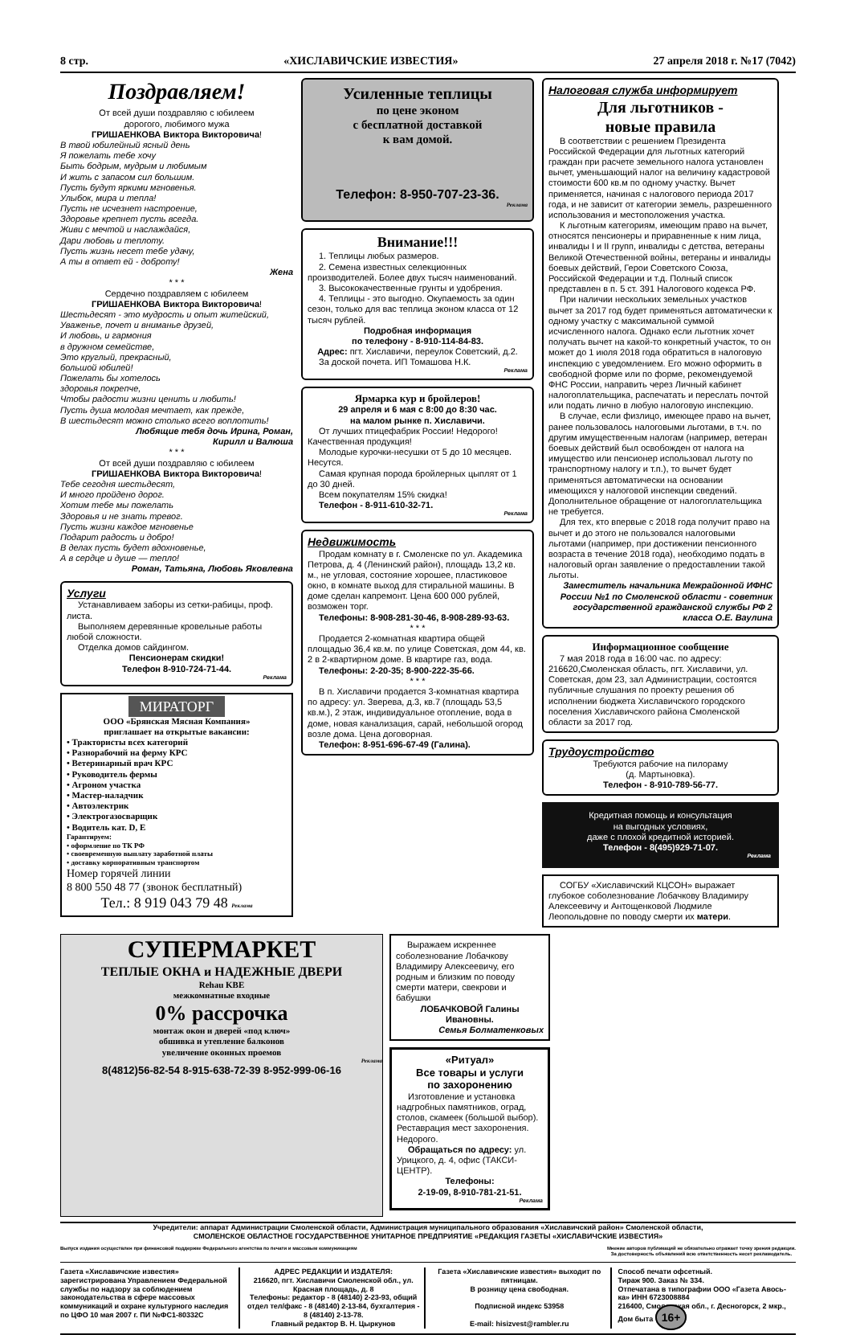8 стр. «ХИСЛАВИЧСКИЕ ИЗВЕСТИЯ» 27 апреля 2018 г. №17 (7042)
Поздравляем!
От всей души поздравляю с юбилеем
дорогого, любимого мужа
ГРИШАЕНКОВА Виктора Викторовича!
В твой юбилейный ясный день
Я пожелать тебе хочу
Быть бодрым, мудрым и любимым
И жить с запасом сил большим.
Пусть будут яркими мгновенья.
Улыбок, мира и тепла!
Пусть не исчезнет настроение,
Здоровье крепнет пусть всегда.
Живи с мечтой и наслаждайся,
Дари любовь и теплоту.
Пусть жизнь несет тебе удачу,
А ты в ответ ей - доброту!
Жена
* * *
Сердечно поздравляем с юбилеем
ГРИШАЕНКОВА Виктора Викторовича!
Шестьдесят - это мудрость и опыт житейский,
Уваженье, почет и вниманье друзей,
И любовь, и гармония
в дружном семействе,
Это круглый, прекрасный,
большой юбилей!
Пожелать бы хотелось
здоровья покрепче,
Чтобы радости жизни ценить и любить!
Пусть душа молодая мечтает, как прежде,
В шестьдесят можно столько всего воплотить!
Любящие тебя дочь Ирина, Роман,
Кирилл и Валюша
* * *
От всей души поздравляю с юбилеем
ГРИШАЕНКОВА Виктора Викторовича!
Тебе сегодня шестьдесят,
И много пройдено дорог.
Хотим тебе мы пожелать
Здоровья и не знать тревог.
Пусть жизни каждое мгновенье
Подарит радость и добро!
В делах пусть будет вдохновенье,
А в сердце и душе — тепло!
Роман, Татьяна, Любовь Яковлевна
Услуги
Устанавливаем заборы из сетки-рабицы, проф. листа.
Выполняем деревянные кровельные работы любой сложности.
Отделка домов сайдингом.
Пенсионерам скидки!
Телефон 8-910-724-71-44.
Реклама
МИРАТОРГ
ООО «Брянская Мясная Компания»
приглашает на открытые вакансии:
• Трактористы всех категорий
• Разнорабочий на ферму КРС
• Ветеринарный врач КРС
• Руководитель фермы
• Агроном участка
• Мастер-наладчик
• Автоэлектрик
• Электрогазосварщик
• Водитель кат. D, E
Гарантируем:
• оформление по ТК РФ
• своевременную выплату заработной платы
• доставку корпоративным транспортом
Номер горячей линии
8 800 550 48 77 (звонок бесплатный)
Тел.: 8 919 043 79 48 Реклама
Усиленные теплицы
по цене эконом
с бесплатной доставкой
к вам домой.
Телефон: 8-950-707-23-36.
Реклама
Внимание!!!
1. Теплицы любых размеров.
2. Семена известных селекционных производителей. Более двух тысяч наименований.
3. Высококачественные грунты и удобрения.
4. Теплицы - это выгодно. Окупаемость за один сезон, только для вас теплица эконом класса от 12 тысяч рублей.
Подробная информация
по телефону - 8-910-114-84-83.
Адрес: пгт. Хиславичи, переулок Советский, д.2.
За доской почета. ИП Томашова Н.К.
Реклама
Ярмарка кур и бройлеров!
29 апреля и 6 мая с 8:00 до 8:30 час.
на малом рынке п. Хиславичи.
От лучших птицефабрик России! Недорого! Качественная продукция!
Молодые курочки-несушки от 5 до 10 месяцев. Несутся.
Самая крупная порода бройлерных цыплят от 1 до 30 дней.
Всем покупателям 15% скидка!
Телефон - 8-911-610-32-71.
Реклама
Недвижимость
Продам комнату в г. Смоленске по ул. Академика Петрова, д. 4 (Ленинский район), площадь 13,2 кв. м., не угловая, состояние хорошее, пластиковое окно, в комнате выход для стиральной машины. В доме сделан капремонт. Цена 600 000 рублей, возможен торг.
Телефоны: 8-908-281-30-46, 8-908-289-93-63.
* * *
Продается 2-комнатная квартира общей площадью 36,4 кв.м. по улице Советская, дом 44, кв. 2 в 2-квартирном доме. В квартире газ, вода.
Телефоны: 2-20-35; 8-900-222-35-66.
* * *
В п. Хиславичи продается 3-комнатная квартира по адресу: ул. Зверева, д.3, кв.7 (площадь 53,5 кв.м.), 2 этаж, индивидуальное отопление, вода в доме, новая канализация, сарай, небольшой огород возле дома. Цена договорная.
Телефон: 8-951-696-67-49 (Галина).
Налоговая служба информирует
Для льготников -
новые правила
В соответствии с решением Президента Российской Федерации для льготных категорий граждан при расчете земельного налога установлен вычет, уменьшающий налог на величину кадастровой стоимости 600 кв.м по одному участку. Вычет применяется, начиная с налогового периода 2017 года, и не зависит от категории земель, разрешенного использования и местоположения участка.
К льготным категориям, имеющим право на вычет, относятся пенсионеры и приравненные к ним лица, инвалиды I и II групп, инвалиды с детства, ветераны Великой Отечественной войны, ветераны и инвалиды боевых действий, Герои Советского Союза, Российской Федерации и т.д. Полный список представлен в п. 5 ст. 391 Налогового кодекса РФ.
При наличии нескольких земельных участков вычет за 2017 год будет применяться автоматически к одному участку с максимальной суммой исчисленного налога. Однако если льготник хочет получать вычет на какой-то конкретный участок, то он может до 1 июля 2018 года обратиться в налоговую инспекцию с уведомлением. Его можно оформить в свободной форме или по форме, рекомендуемой ФНС России, направить через Личный кабинет налогоплательщика, распечатать и переслать почтой или подать лично в любую налоговую инспекцию.
В случае, если физлицо, имеющее право на вычет, ранее пользовалось налоговыми льготами, в т.ч. по другим имущественным налогам (например, ветеран боевых действий был освобожден от налога на имущество или пенсионер использовал льготу по транспортному налогу и т.п.), то вычет будет применяться автоматически на основании имеющихся у налоговой инспекции сведений. Дополнительное обращение от налогоплательщика не требуется.
Для тех, кто впервые с 2018 года получит право на вычет и до этого не пользовался налоговыми льготами (например, при достижении пенсионного возраста в течение 2018 года), необходимо подать в налоговый орган заявление о предоставлении такой льготы.
Заместитель начальника Межрайонной ИФНС России №1 по Смоленской области - советник государственной гражданской службы РФ 2 класса О.Е. Ваулина
Информационное сообщение
7 мая 2018 года в 16:00 час. по адресу: 216620,Смоленская область, пгт. Хиславичи, ул. Советская, дом 23, зал Администрации, состоятся публичные слушания по проекту решения об исполнении бюджета Хиславичского городского поселения Хиславичского района Смоленской области за 2017 год.
Трудоустройство
Требуются рабочие на пилораму
(д. Мартыновка).
Телефон - 8-910-789-56-77.
Кредитная помощь и консультация
на выгодных условиях,
даже с плохой кредитной историей.
Телефон - 8(495)929-71-07.
Реклама
СОГБУ «Хиславичский КЦСОН» выражает глубокое соболезнование Лобачкову Владимиру Алексеевичу и Антощенковой Людмиле Леопольдовне по поводу смерти их матери.
СУПЕРМАРКЕТ
ТЕПЛЫЕ ОКНА и НАДЕЖНЫЕ ДВЕРИ
Rehau KBE
межкомнатные входные
0% рассрочка
монтаж окон и дверей «под ключ»
обшивка и утепление балконов
увеличение оконных проемов
Реклама
8(4812)56-82-54 8-915-638-72-39 8-952-999-06-16
Выражаем искреннее соболезнование Лобачкову Владимиру Алексеевичу, его родным и близким по поводу смерти матери, свекрови и бабушки
ЛОБАЧКОВОЙ Галины Ивановны.
Семья Болматенковых
«Ритуал»
Все товары и услуги
по захоронению
Изготовление и установка надгробных памятников, оград, столов, скамеек (большой выбор). Реставрация мест захоронения. Недорого.
Обращаться по адресу: ул. Урицкого, д. 4, офис (ТАКСИ-ЦЕНТР).
Телефоны:
2-19-09, 8-910-781-21-51.
Реклама
Учредители: аппарат Администрации Смоленской области, Администрация муниципального образования «Хиславичский район» Смоленской области,
СМОЛЕНСКОЕ ОБЛАСТНОЕ ГОСУДАРСТВЕННОЕ УНИТАРНОЕ ПРЕДПРИЯТИЕ «РЕДАКЦИЯ ГАЗЕТЫ «ХИСЛАВИЧСКИЕ ИЗВЕСТИЯ»
Выпуск издания осуществлен при финансовой поддержке Федерального агентства по печати и массовым коммуникациям Мнение авторов публикаций не обязательно отражает точку зрения редакции.
За достоверность объявлений всю ответственность несет рекламодатель.
Газета «Хиславичские известия» зарегистрирована Управлением Федеральной службы по надзору за соблюдением законодательства в сфере массовых коммуникаций и охране культурного наследия по ЦФО 10 мая 2007 г. ПИ №ФС1-80332С
АДРЕС РЕДАКЦИИ И ИЗДАТЕЛЯ:
216620, пгт. Хиславичи Смоленской обл., ул. Красная площадь, д. 8
Телефоны: редактор - 8 (48140) 2-23-93, общий отдел тел/факс - 8 (48140) 2-13-84, бухгалтерия - 8 (48140) 2-13-78.
Главный редактор В. Н. Цыркунов
Газета «Хиславичские известия» выходит по пятницам.
В розницу цена свободная.
Подписной индекс 53958
E-mail: hisizvest@rambler.ru
Способ печати офсетный.
Тираж 900. Заказ № 334.
Отпечатана в типографии ООО «Газета Авось-ка» ИНН 6723008884
216400, Смоленская обл., г. Десногорск, 2 мкр., Дом быта 16+